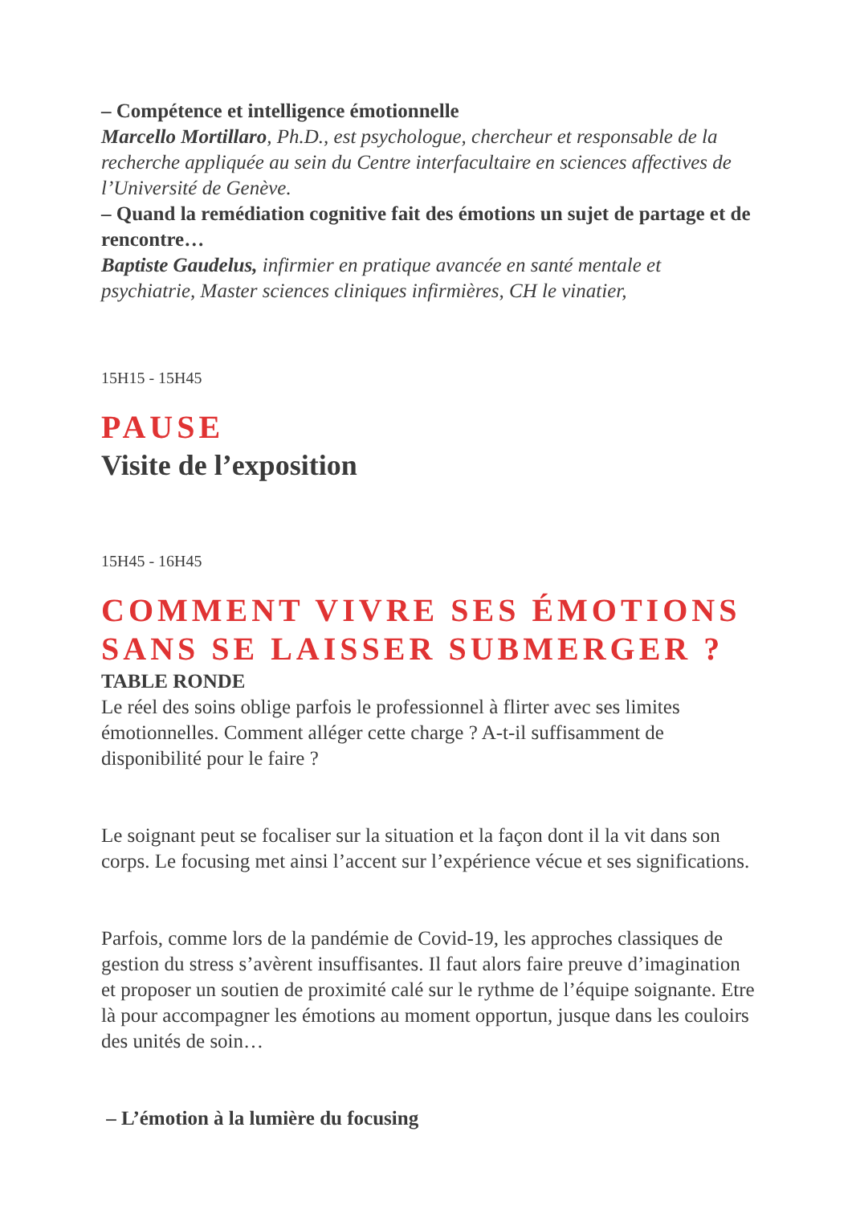– Compétence et intelligence émotionnelle
Marcello Mortillaro, Ph.D., est psychologue, chercheur et responsable de la recherche appliquée au sein du Centre interfacultaire en sciences affectives de l’Université de Genève.
– Quand la remédiation cognitive fait des émotions un sujet de partage et de rencontre…
Baptiste Gaudelus, infirmier en pratique avancée en santé mentale et psychiatrie, Master sciences cliniques infirmières, CH le vinatier,
15H15 - 15H45
PAUSE
Visite de l’exposition
15H45 - 16H45
COMMENT VIVRE SES ÉMOTIONS SANS SE LAISSER SUBMERGER ?
TABLE RONDE
Le réel des soins oblige parfois le professionnel à flirter avec ses limites émotionnelles. Comment alléger cette charge ? A-t-il suffisamment de disponibilité pour le faire ?
Le soignant peut se focaliser sur la situation et la façon dont il la vit dans son corps. Le focusing met ainsi l’accent sur l’expérience vécue et ses significations.
Parfois, comme lors de la pandémie de Covid-19, les approches classiques de gestion du stress s’avèrent insuffisantes. Il faut alors faire preuve d’imagination et proposer un soutien de proximité calé sur le rythme de l’équipe soignante. Etre là pour accompagner les émotions au moment opportun, jusque dans les couloirs des unités de soin…
– L’émotion à la lumière du focusing